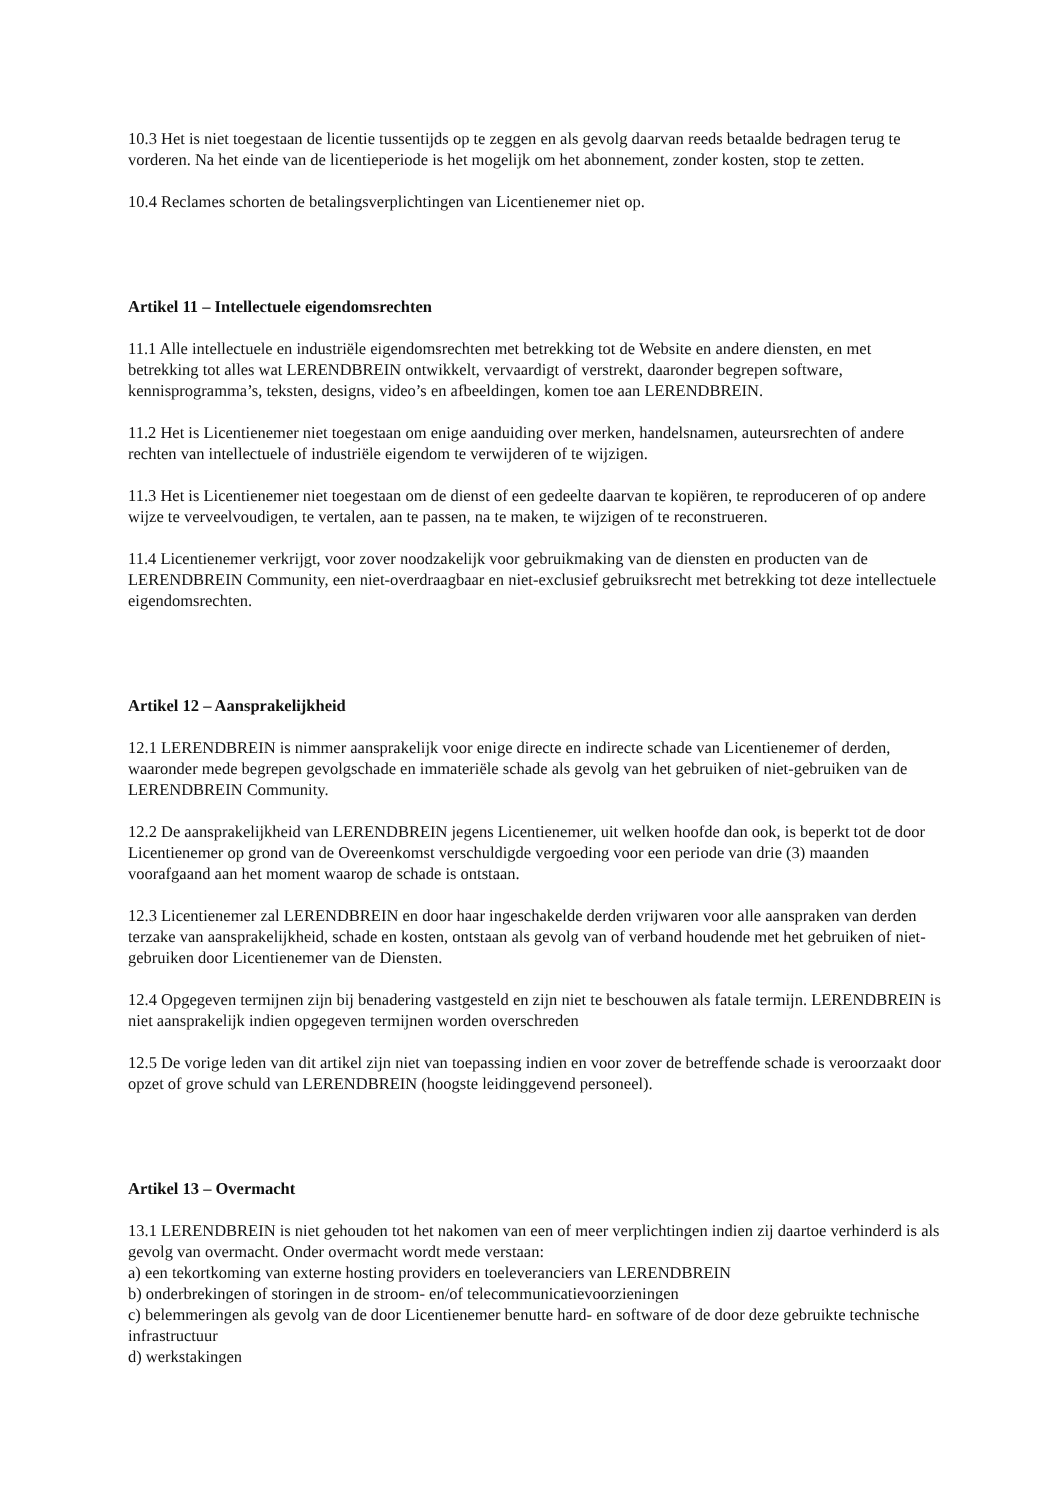10.3 Het is niet toegestaan de licentie tussentijds op te zeggen en als gevolg daarvan reeds betaalde bedragen terug te vorderen. Na het einde van de licentieperiode is het mogelijk om het abonnement, zonder kosten, stop te zetten.
10.4 Reclames schorten de betalingsverplichtingen van Licentienemer niet op.
Artikel 11 – Intellectuele eigendomsrechten
11.1 Alle intellectuele en industriële eigendomsrechten met betrekking tot de Website en andere diensten, en met betrekking tot alles wat LERENDBREIN ontwikkelt, vervaardigt of verstrekt, daaronder begrepen software, kennisprogramma’s, teksten, designs, video’s en afbeeldingen, komen toe aan LERENDBREIN.
11.2 Het is Licentienemer niet toegestaan om enige aanduiding over merken, handelsnamen, auteursrechten of andere rechten van intellectuele of industriële eigendom te verwijderen of te wijzigen.
11.3 Het is Licentienemer niet toegestaan om de dienst of een gedeelte daarvan te kopiëren, te reproduceren of op andere wijze te verveelvoudigen, te vertalen, aan te passen, na te maken, te wijzigen of te reconstrueren.
11.4 Licentienemer verkrijgt, voor zover noodzakelijk voor gebruikmaking van de diensten en producten van de LERENDBREIN Community, een niet-overdraagbaar en niet-exclusief gebruiksrecht met betrekking tot deze intellectuele eigendomsrechten.
Artikel 12 – Aansprakelijkheid
12.1 LERENDBREIN is nimmer aansprakelijk voor enige directe en indirecte schade van Licentienemer of derden, waaronder mede begrepen gevolgschade en immateriële schade als gevolg van het gebruiken of niet-gebruiken van de LERENDBREIN Community.
12.2 De aansprakelijkheid van LERENDBREIN jegens Licentienemer, uit welken hoofde dan ook, is beperkt tot de door Licentienemer op grond van de Overeenkomst verschuldigde vergoeding voor een periode van drie (3) maanden voorafgaand aan het moment waarop de schade is ontstaan.
12.3 Licentienemer zal LERENDBREIN en door haar ingeschakelde derden vrijwaren voor alle aanspraken van derden terzake van aansprakelijkheid, schade en kosten, ontstaan als gevolg van of verband houdende met het gebruiken of niet-gebruiken door Licentienemer van de Diensten.
12.4 Opgegeven termijnen zijn bij benadering vastgesteld en zijn niet te beschouwen als fatale termijn. LERENDBREIN is niet aansprakelijk indien opgegeven termijnen worden overschreden
12.5 De vorige leden van dit artikel zijn niet van toepassing indien en voor zover de betreffende schade is veroorzaakt door opzet of grove schuld van LERENDBREIN (hoogste leidinggevend personeel).
Artikel 13 – Overmacht
13.1 LERENDBREIN is niet gehouden tot het nakomen van een of meer verplichtingen indien zij daartoe verhinderd is als gevolg van overmacht. Onder overmacht wordt mede verstaan:
a) een tekortkoming van externe hosting providers en toeleveranciers van LERENDBREIN
b) onderbrekingen of storingen in de stroom- en/of telecommunicatievoorzieningen
c) belemmeringen als gevolg van de door Licentienemer benutte hard- en software of de door deze gebruikte technische infrastructuur
d) werkstakingen